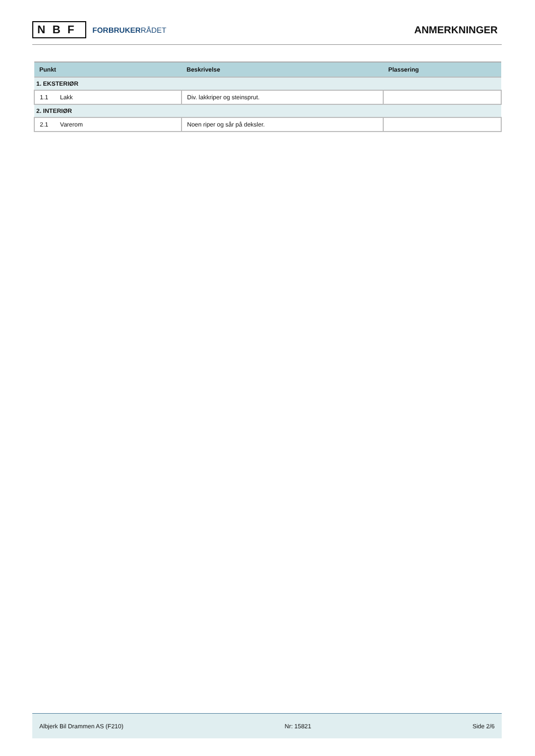NBF
FORBRUKERRÅDET
ANMERKNINGER
| Punkt | Beskrivelse | Plassering |
| --- | --- | --- |
| 1. EKSTERIØR | | |
| 1.1 Lakk | Div. lakkriper og steinsprut. | |
| 2. INTERIØR | | |
| 2.1 Varerom | Noen riper og sår på deksler. | |
Albjerk Bil Drammen AS (F210) Nr: 15821 Side 2/6